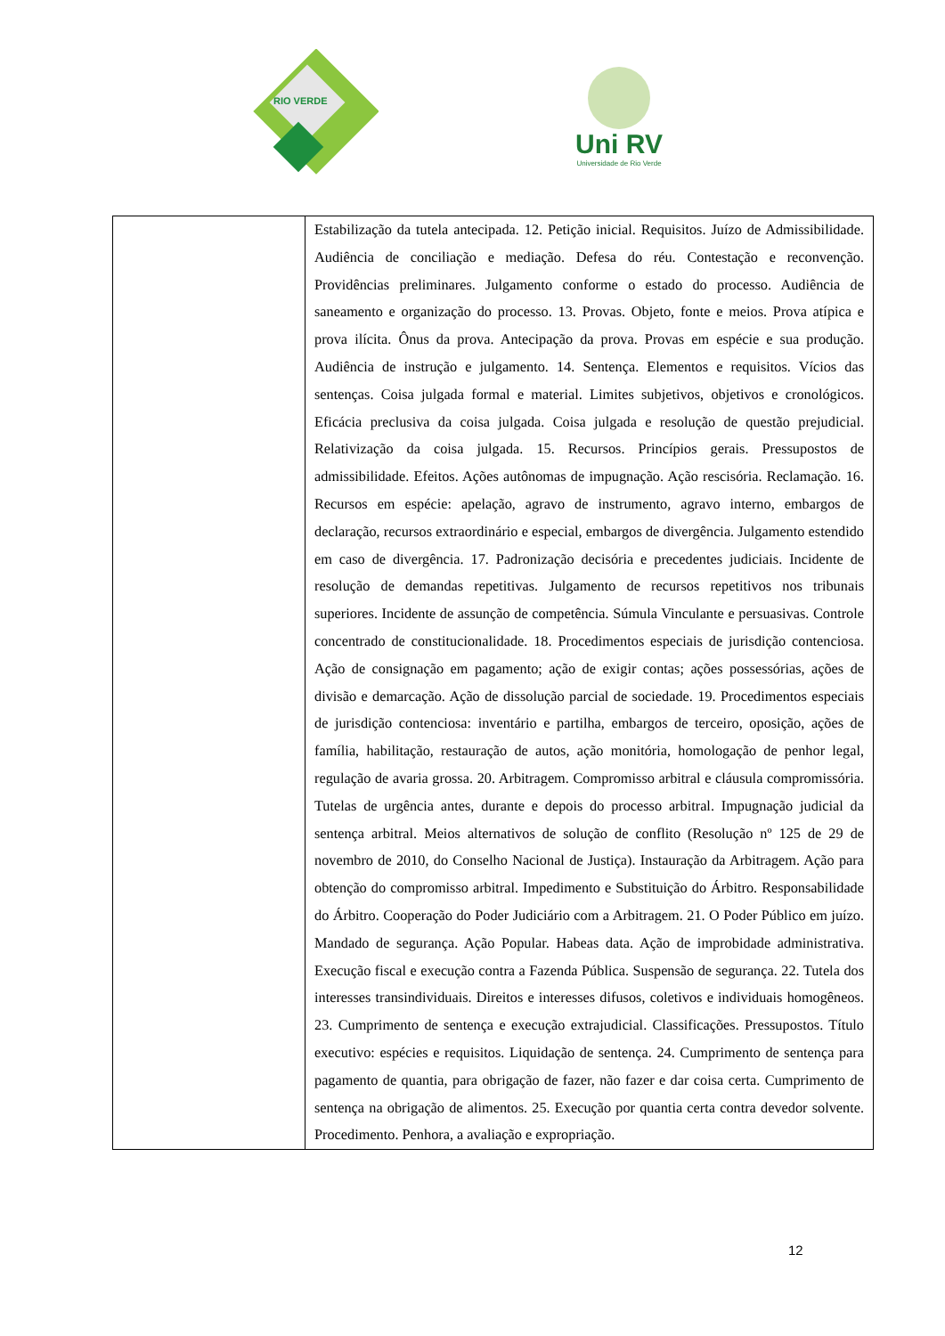RIO VERDE
Uni RV
Universidade de Rio Verde
| | Estabilização da tutela antecipada. 12. Petição inicial. Requisitos. Juízo de Admissibilidade. Audiência de conciliação e mediação. Defesa do réu. Contestação e reconvenção. Providências preliminares. Julgamento conforme o estado do processo. Audiência de saneamento e organização do processo. 13. Provas. Objeto, fonte e meios. Prova atípica e prova ilícita. Ônus da prova. Antecipação da prova. Provas em espécie e sua produção. Audiência de instrução e julgamento. 14. Sentença. Elementos e requisitos. Vícios das sentenças. Coisa julgada formal e material. Limites subjetivos, objetivos e cronológicos. Eficácia preclusiva da coisa julgada. Coisa julgada e resolução de questão prejudicial. Relativização da coisa julgada. 15. Recursos. Princípios gerais. Pressupostos de admissibilidade. Efeitos. Ações autônomas de impugnação. Ação rescisória. Reclamação. 16. Recursos em espécie: apelação, agravo de instrumento, agravo interno, embargos de declaração, recursos extraordinário e especial, embargos de divergência. Julgamento estendido em caso de divergência. 17. Padronização decisória e precedentes judiciais. Incidente de resolução de demandas repetitivas. Julgamento de recursos repetitivos nos tribunais superiores. Incidente de assunção de competência. Súmula Vinculante e persuasivas. Controle concentrado de constitucionalidade. 18. Procedimentos especiais de jurisdição contenciosa. Ação de consignação em pagamento; ação de exigir contas; ações possessórias, ações de divisão e demarcação. Ação de dissolução parcial de sociedade. 19. Procedimentos especiais de jurisdição contenciosa: inventário e partilha, embargos de terceiro, oposição, ações de família, habilitação, restauração de autos, ação monitória, homologação de penhor legal, regulação de avaria grossa. 20. Arbitragem. Compromisso arbitral e cláusula compromissória. Tutelas de urgência antes, durante e depois do processo arbitral. Impugnação judicial da sentença arbitral. Meios alternativos de solução de conflito (Resolução nº 125 de 29 de novembro de 2010, do Conselho Nacional de Justiça). Instauração da Arbitragem. Ação para obtenção do compromisso arbitral. Impedimento e Substituição do Árbitro. Responsabilidade do Árbitro. Cooperação do Poder Judiciário com a Arbitragem. 21. O Poder Público em juízo. Mandado de segurança. Ação Popular. Habeas data. Ação de improbidade administrativa. Execução fiscal e execução contra a Fazenda Pública. Suspensão de segurança. 22. Tutela dos interesses transindividuais. Direitos e interesses difusos, coletivos e individuais homogêneos. 23. Cumprimento de sentença e execução extrajudicial. Classificações. Pressupostos. Título executivo: espécies e requisitos. Liquidação de sentença. 24. Cumprimento de sentença para pagamento de quantia, para obrigação de fazer, não fazer e dar coisa certa. Cumprimento de sentença na obrigação de alimentos. 25. Execução por quantia certa contra devedor solvente. Procedimento. Penhora, a avaliação e expropriação. |
12